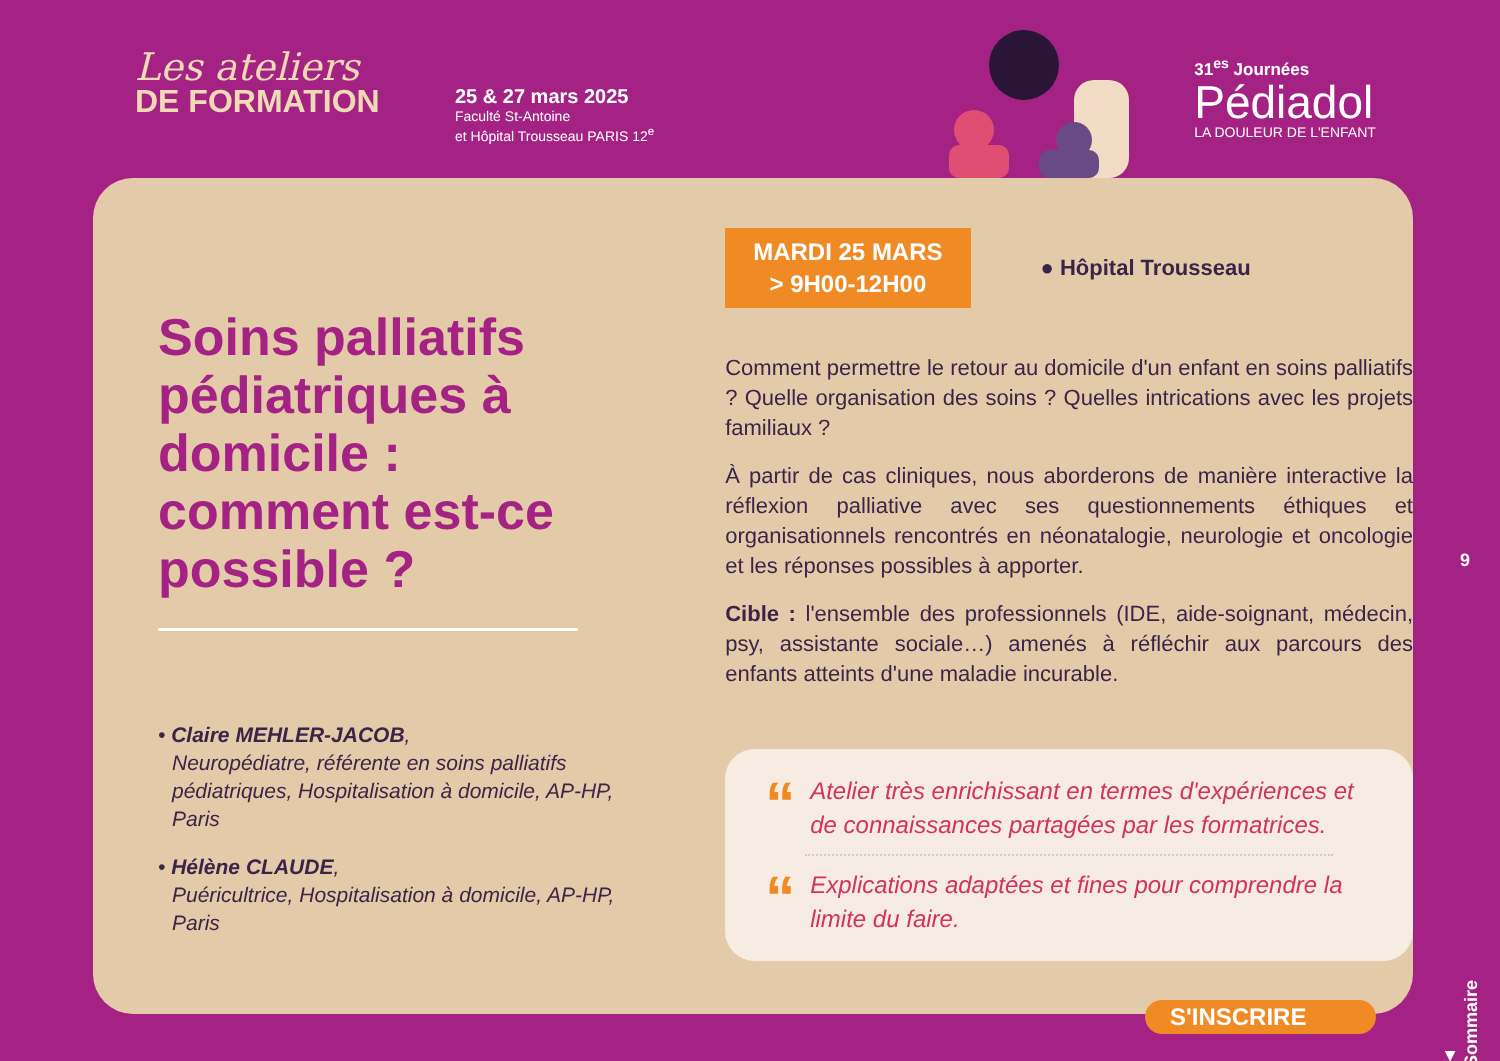Les ateliers
DE FORMATION
25 & 27 mars 2025
Faculté St-Antoine
et Hôpital Trousseau PARIS 12<sup>e</sup>
31<sup>es</sup> Journées
Pédiadol
LA DOULEUR DE L'ENFANT
Soins palliatifs pédiatriques à domicile : comment est-ce possible ?
• Claire MEHLER-JACOB,
Neuropédiatre, référente en soins palliatifs pédiatriques, Hospitalisation à domicile, AP-HP, Paris
• Hélène CLAUDE,
Puéricultrice, Hospitalisation à domicile, AP-HP, Paris
MARDI 25 MARS
> 9H00-12H00
● Hôpital Trousseau
Comment permettre le retour au domicile d'un enfant en soins palliatifs ? Quelle organisation des soins ? Quelles intrications avec les projets familiaux ?
À partir de cas cliniques, nous aborderons de manière interactive la réflexion palliative avec ses questionnements éthiques et organisationnels rencontrés en néonatalogie, neurologie et oncologie et les réponses possibles à apporter.
Cible : l'ensemble des professionnels (IDE, aide-soignant, médecin, psy, assistante sociale…) amenés à réfléchir aux parcours des enfants atteints d'une maladie incurable.
“
Atelier très enrichissant en termes d'expériences et de connaissances partagées par les formatrices.
“
Explications adaptées et fines pour comprendre la limite du faire.
9
S'INSCRIRE
▲ Sommaire